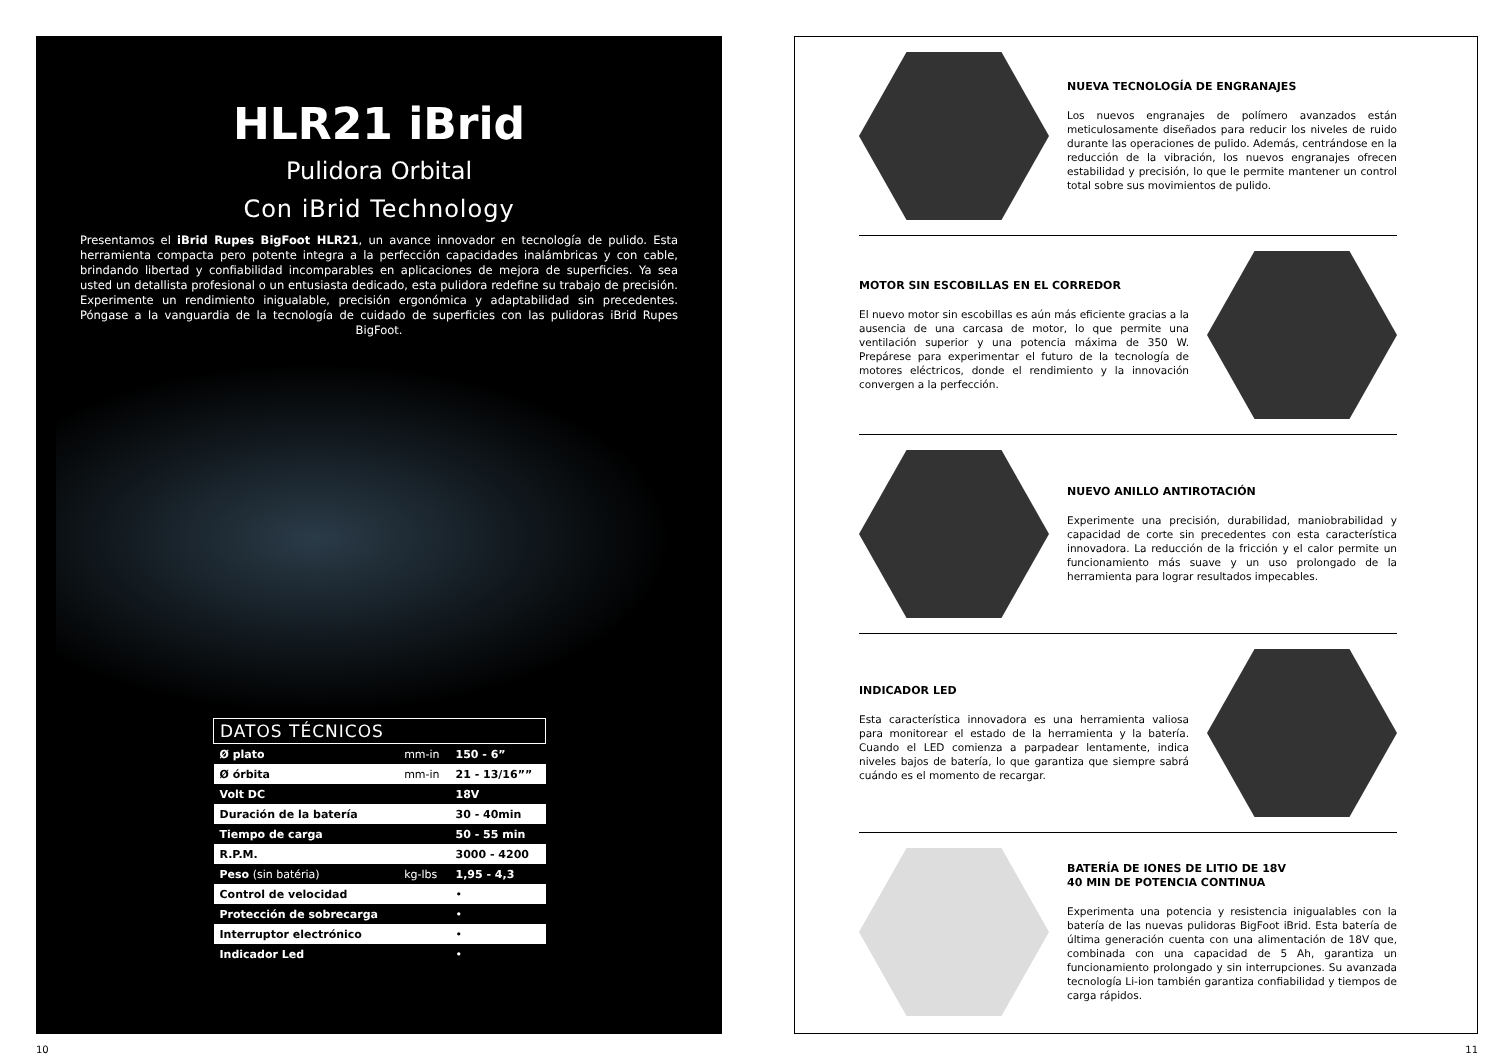HLR21 iBrid
Pulidora Orbital
Con iBrid Technology
Presentamos el iBrid Rupes BigFoot HLR21, un avance innovador en tecnología de pulido. Esta herramienta compacta pero potente integra a la perfección capacidades inalámbricas y con cable, brindando libertad y confiabilidad incomparables en aplicaciones de mejora de superficies. Ya sea usted un detallista profesional o un entusiasta dedicado, esta pulidora redefine su trabajo de precisión. Experimente un rendimiento inigualable, precisión ergonómica y adaptabilidad sin precedentes. Póngase a la vanguardia de la tecnología de cuidado de superficies con las pulidoras iBrid Rupes BigFoot.
| DATOS TÉCNICOS | | |
| --- | --- | --- |
| Ø plato | mm-in | 150 - 6” |
| Ø órbita | mm-in | 21 - 13/16”” |
| Volt DC | | 18V |
| Duración de la batería | | 30 - 40min |
| Tiempo de carga | | 50 - 55 min |
| R.P.M. | | 3000 - 4200 |
| Peso (sin batéria) | kg-lbs | 1,95 - 4,3 |
| Control de velocidad | | • |
| Protección de sobrecarga | | • |
| Interruptor electrónico | | • |
| Indicador Led | | • |
NUEVA TECNOLOGÍA DE ENGRANAJES
Los nuevos engranajes de polímero avanzados están meticulosamente diseñados para reducir los niveles de ruido durante las operaciones de pulido. Además, centrándose en la reducción de la vibración, los nuevos engranajes ofrecen estabilidad y precisión, lo que le permite mantener un control total sobre sus movimientos de pulido.
MOTOR SIN ESCOBILLAS EN EL CORREDOR
El nuevo motor sin escobillas es aún más eficiente gracias a la ausencia de una carcasa de motor, lo que permite una ventilación superior y una potencia máxima de 350 W. Prepárese para experimentar el futuro de la tecnología de motores eléctricos, donde el rendimiento y la innovación convergen a la perfección.
NUEVO ANILLO ANTIROTACIÓN
Experimente una precisión, durabilidad, maniobrabilidad y capacidad de corte sin precedentes con esta característica innovadora. La reducción de la fricción y el calor permite un funcionamiento más suave y un uso prolongado de la herramienta para lograr resultados impecables.
INDICADOR LED
Esta característica innovadora es una herramienta valiosa para monitorear el estado de la herramienta y la batería. Cuando el LED comienza a parpadear lentamente, indica niveles bajos de batería, lo que garantiza que siempre sabrá cuándo es el momento de recargar.
BATERÍA DE IONES DE LITIO DE 18V
40 MIN DE POTENCIA CONTINUA
Experimenta una potencia y resistencia inigualables con la batería de las nuevas pulidoras BigFoot iBrid. Esta batería de última generación cuenta con una alimentación de 18V que, combinada con una capacidad de 5 Ah, garantiza un funcionamiento prolongado y sin interrupciones. Su avanzada tecnología Li-ion también garantiza confiabilidad y tiempos de carga rápidos.
10 11